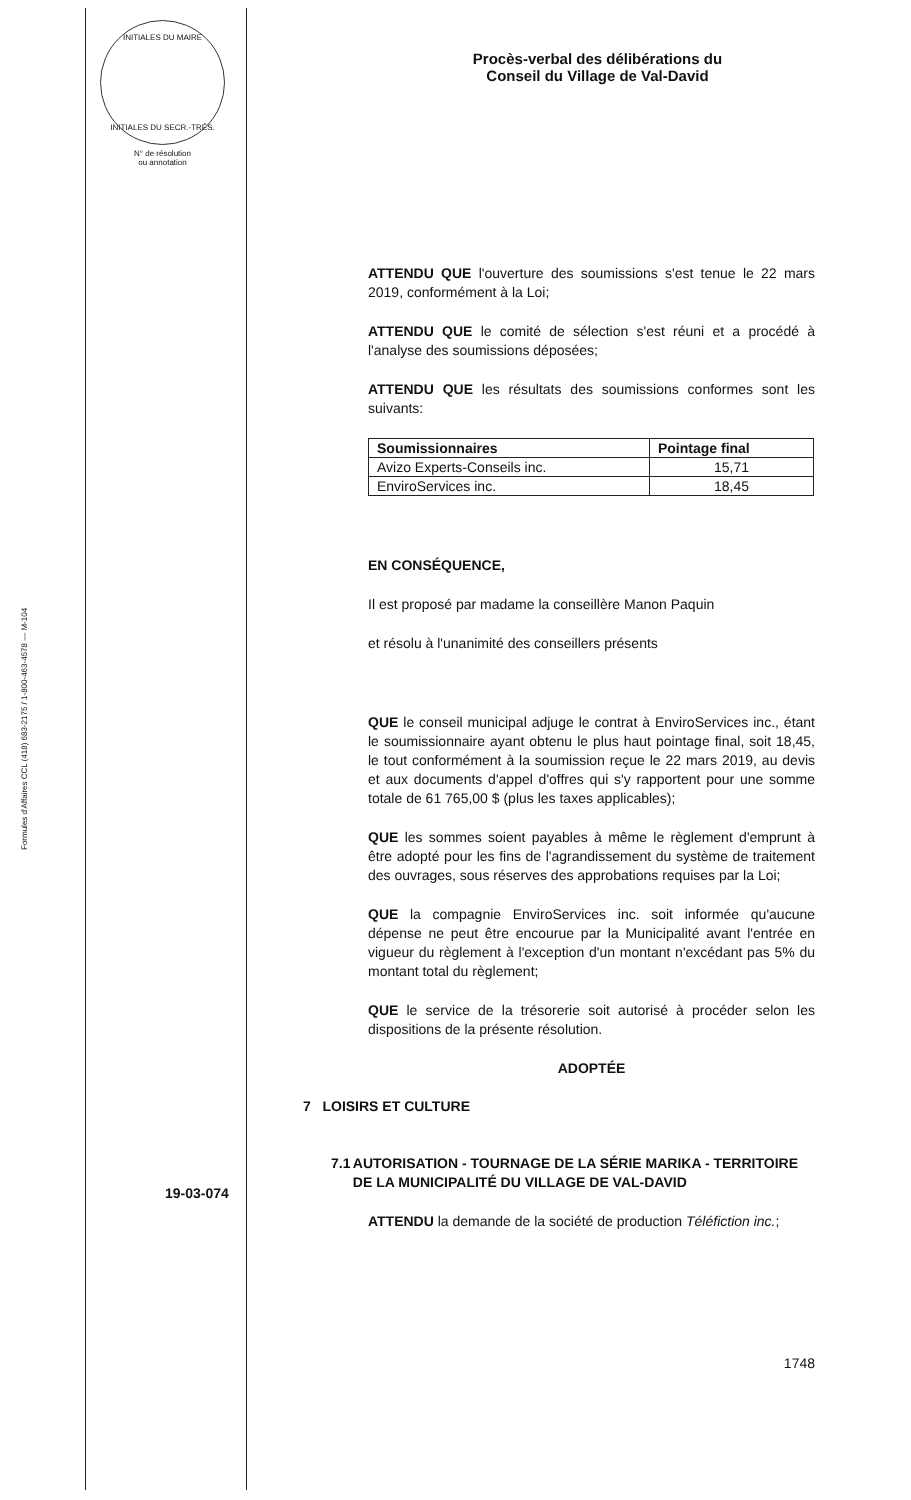INITIALES DU MAIRE
INITIALES DU SECR.-TRÉS.
N° de résolution
ou annotation
Formules d'Affaires CCL (418) 683-2175 / 1-800-463-4578 — M-104
19-03-074
Procès-verbal des délibérations du
Conseil du Village de Val-David
ATTENDU QUE l'ouverture des soumissions s'est tenue le 22 mars 2019, conformément à la Loi;
ATTENDU QUE le comité de sélection s'est réuni et a procédé à l'analyse des soumissions déposées;
ATTENDU QUE les résultats des soumissions conformes sont les suivants:
| Soumissionnaires | Pointage final |
| --- | --- |
| Avizo Experts-Conseils inc. | 15,71 |
| EnviroServices inc. | 18,45 |
EN CONSÉQUENCE,
Il est proposé par madame la conseillère Manon Paquin
et résolu à l'unanimité des conseillers présents
QUE le conseil municipal adjuge le contrat à EnviroServices inc., étant le soumissionnaire ayant obtenu le plus haut pointage final, soit 18,45, le tout conformément à la soumission reçue le 22 mars 2019, au devis et aux documents d'appel d'offres qui s'y rapportent pour une somme totale de 61 765,00 $ (plus les taxes applicables);
QUE les sommes soient payables à même le règlement d'emprunt à être adopté pour les fins de l'agrandissement du système de traitement des ouvrages, sous réserves des approbations requises par la Loi;
QUE la compagnie EnviroServices inc. soit informée qu'aucune dépense ne peut être encourue par la Municipalité avant l'entrée en vigueur du règlement à l'exception d'un montant n'excédant pas 5% du montant total du règlement;
QUE le service de la trésorerie soit autorisé à procéder selon les dispositions de la présente résolution.
ADOPTÉE
7 LOISIRS ET CULTURE
7.1 AUTORISATION - TOURNAGE DE LA SÉRIE MARIKA - TERRITOIRE DE LA MUNICIPALITÉ DU VILLAGE DE VAL-DAVID
ATTENDU la demande de la société de production Téléfiction inc.;
1748